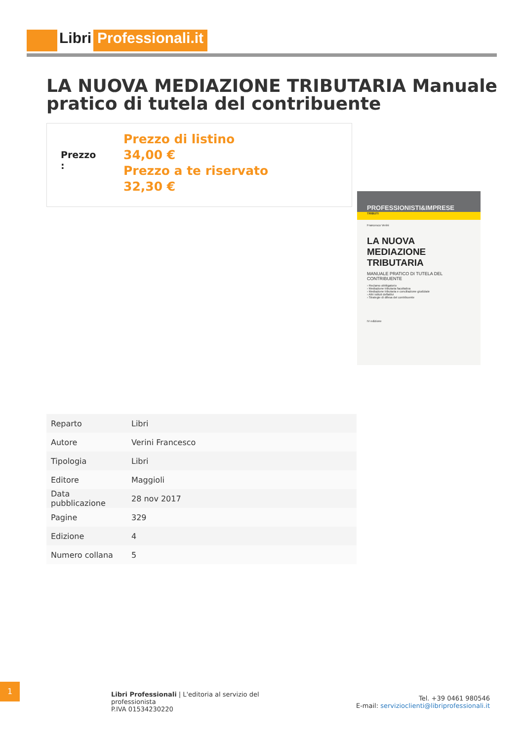Libri Professionali.it
LA NUOVA MEDIAZIONE TRIBUTARIA Manuale pratico di tutela del contribuente
Prezzo
:
Prezzo di listino
34,00 €
Prezzo a te riservato
32,30 €
PROFESSIONISTI&IMPRESE
TRIBUTI
Francesco Verini
LA NUOVA MEDIAZIONE TRIBUTARIA
MANUALE PRATICO DI TUTELA DEL CONTRIBUENTE
› Reclamo obbligatorio
› Mediazione tributaria facoltativa
› Mediazione tributaria e conciliazione giudiziale
› Altri istituti deflattivi
› Strategie di difesa del contribuente
IV edizione
| Reparto | Libri |
| Autore | Verini Francesco |
| Tipologia | Libri |
| Editore | Maggioli |
| Data pubblicazione | 28 nov 2017 |
| Pagine | 329 |
| Edizione | 4 |
| Numero collana | 5 |
1
Libri Professionali | L'editoria al servizio del professionista
P.IVA 01534230220
Tel. +39 0461 980546
E-mail: servizioclienti@libriprofessionali.it